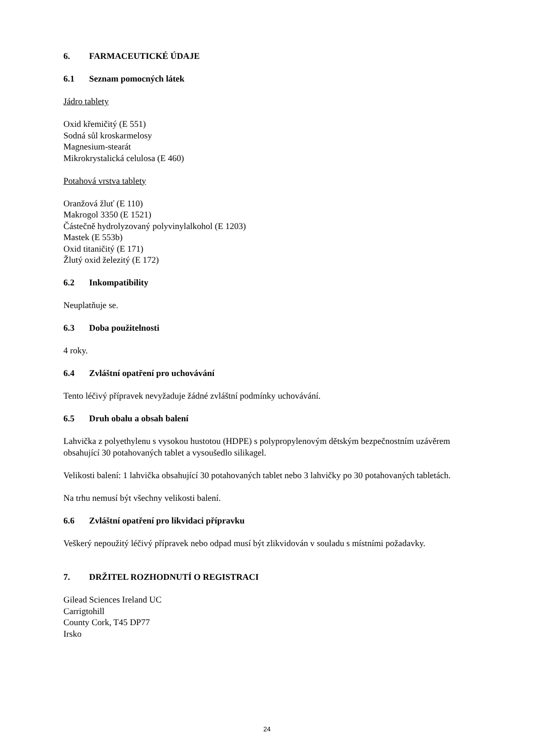6. FARMACEUTICKÉ ÚDAJE
6.1 Seznam pomocných látek
Jádro tablety
Oxid křemičitý (E 551)
Sodná sůl kroskarmelosy
Magnesium-stearát
Mikrokrystalická celulosa (E 460)
Potahová vrstva tablety
Oranžová žluť (E 110)
Makrogol 3350 (E 1521)
Částečně hydrolyzovaný polyvinylalkohol (E 1203)
Mastek (E 553b)
Oxid titaničitý (E 171)
Žlutý oxid železitý (E 172)
6.2 Inkompatibility
Neuplatňuje se.
6.3 Doba použitelnosti
4 roky.
6.4 Zvláštní opatření pro uchovávání
Tento léčivý přípravek nevyžaduje žádné zvláštní podmínky uchovávání.
6.5 Druh obalu a obsah balení
Lahvička z polyethylenu s vysokou hustotou (HDPE) s polypropylenovým dětským bezpečnostním uzávěrem obsahující 30 potahovaných tablet a vysoušedlo silikagel.
Velikosti balení: 1 lahvička obsahující 30 potahovaných tablet nebo 3 lahvičky po 30 potahovaných tabletách.
Na trhu nemusí být všechny velikosti balení.
6.6 Zvláštní opatření pro likvidaci přípravku
Veškerý nepoužitý léčivý přípravek nebo odpad musí být zlikvidován v souladu s místními požadavky.
7. DRŽITEL ROZHODNUTÍ O REGISTRACI
Gilead Sciences Ireland UC
Carrigtohill
County Cork, T45 DP77
Irsko
24